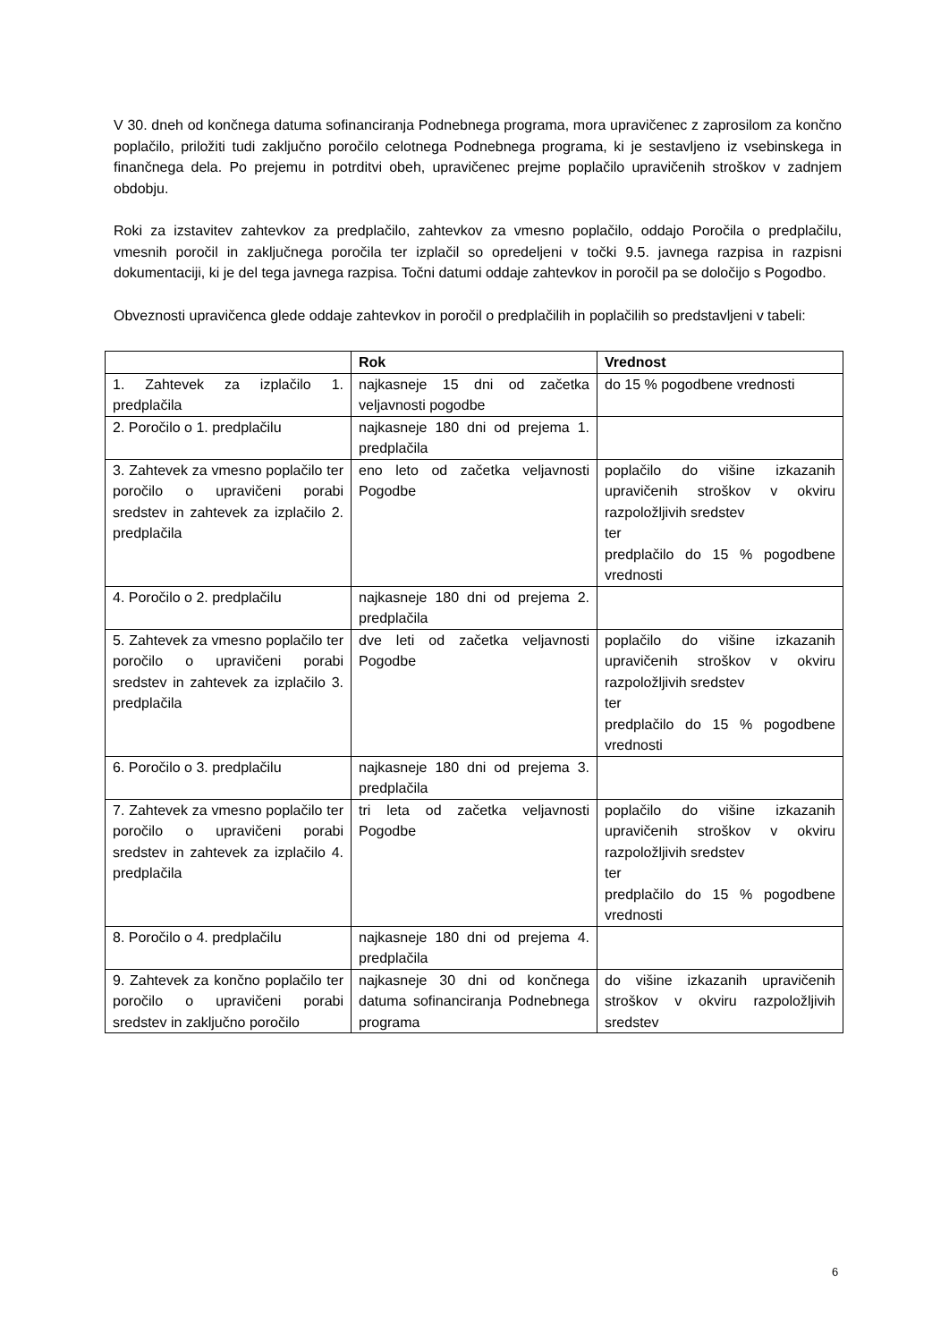V 30. dneh od končnega datuma sofinanciranja Podnebnega programa, mora upravičenec z zaprosilom za končno poplačilo, priložiti tudi zaključno poročilo celotnega Podnebnega programa, ki je sestavljeno iz vsebinskega in finančnega dela. Po prejemu in potrditvi obeh, upravičenec prejme poplačilo upravičenih stroškov v zadnjem obdobju.
Roki za izstavitev zahtevkov za predplačilo, zahtevkov za vmesno poplačilo, oddajo Poročila o predplačilu, vmesnih poročil in zaključnega poročila ter izplačil so opredeljeni v točki 9.5. javnega razpisa in razpisni dokumentaciji, ki je del tega javnega razpisa. Točni datumi oddaje zahtevkov in poročil pa se določijo s Pogodbo.
Obveznosti upravičenca glede oddaje zahtevkov in poročil o predplačilih in poplačilih so predstavljeni v tabeli:
| | Rok | Vrednost |
| --- | --- | --- |
| 1. Zahtevek za izplačilo 1. predplačila | najkasneje 15 dni od začetka veljavnosti pogodbe | do 15 % pogodbene vrednosti |
| 2. Poročilo o 1. predplačilu | najkasneje 180 dni od prejema 1. predplačila | |
| 3. Zahtevek za vmesno poplačilo ter poročilo o upravičeni porabi sredstev in zahtevek za izplačilo 2. predplačila | eno leto od začetka veljavnosti Pogodbe | poplačilo do višine izkazanih upravičenih stroškov v okviru razpoložljivih sredstev ter predplačilo do 15 % pogodbene vrednosti |
| 4. Poročilo o 2. predplačilu | najkasneje 180 dni od prejema 2. predplačila | |
| 5. Zahtevek za vmesno poplačilo ter poročilo o upravičeni porabi sredstev in zahtevek za izplačilo 3. predplačila | dve leti od začetka veljavnosti Pogodbe | poplačilo do višine izkazanih upravičenih stroškov v okviru razpoložljivih sredstev ter predplačilo do 15 % pogodbene vrednosti |
| 6. Poročilo o 3. predplačilu | najkasneje 180 dni od prejema 3. predplačila | |
| 7. Zahtevek za vmesno poplačilo ter poročilo o upravičeni porabi sredstev in zahtevek za izplačilo 4. predplačila | tri leta od začetka veljavnosti Pogodbe | poplačilo do višine izkazanih upravičenih stroškov v okviru razpoložljivih sredstev ter predplačilo do 15 % pogodbene vrednosti |
| 8. Poročilo o 4. predplačilu | najkasneje 180 dni od prejema 4. predplačila | |
| 9. Zahtevek za končno poplačilo ter poročilo o upravičeni porabi sredstev in zaključno poročilo | najkasneje 30 dni od končnega datuma sofinanciranja Podnebnega programa | do višine izkazanih upravičenih stroškov v okviru razpoložljivih sredstev |
6